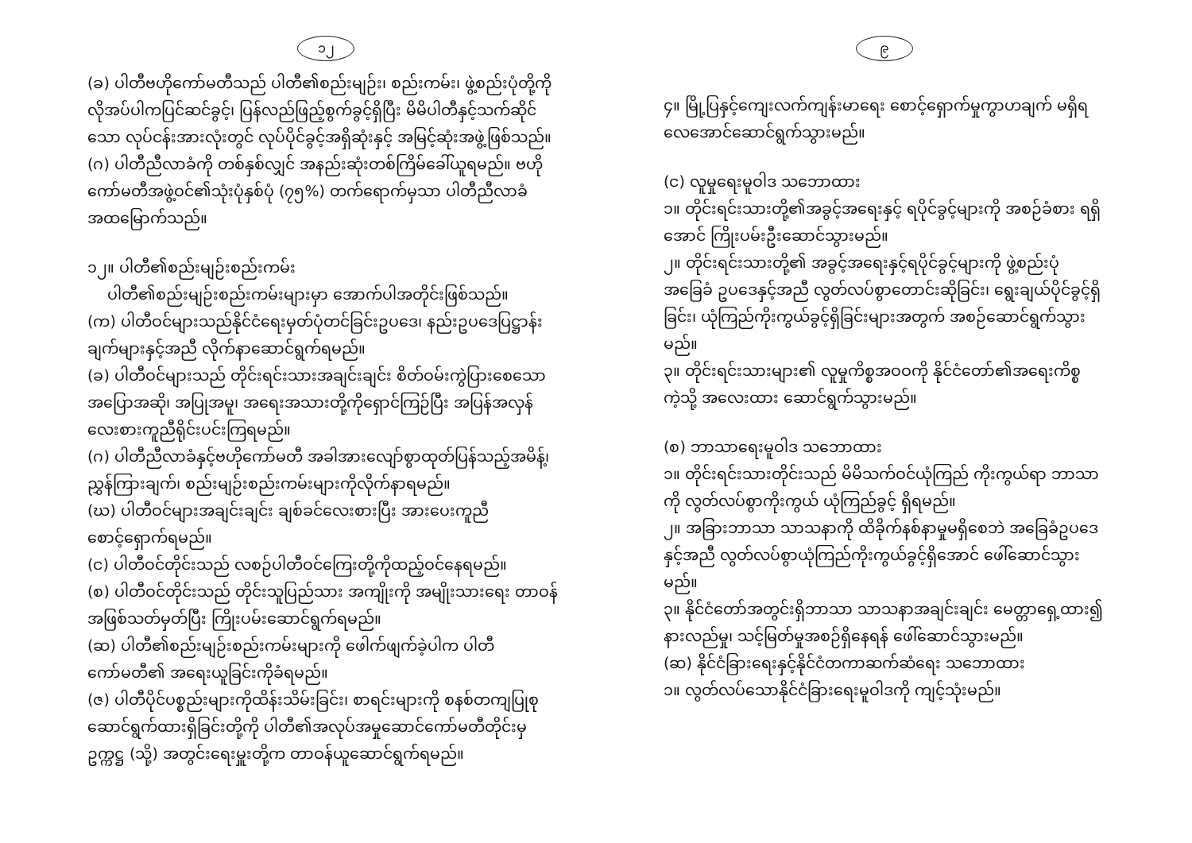၁၂
(ခ) ပါတီဗဟိုကော်မတီသည် ပါတီ၏စည်းမျဉ်း၊ စည်းကမ်း၊ ဖွဲ့စည်းပုံတို့ကို လိုအပ်ပါကပြင်ဆင်ခွင့်၊ ပြန်လည်ဖြည့်စွက်ခွင့်ရှိပြီး မိမိပါတီနှင့်သက်ဆိုင်သော လုပ်ငန်းအားလုံးတွင် လုပ်ပိုင်ခွင့်အရှိဆုံးနှင့် အမြင့်ဆုံးအဖွဲ့ဖြစ်သည်။
(ဂ) ပါတီညီလာခံကို တစ်နှစ်လျှင် အနည်းဆုံးတစ်ကြိမ်ခေါ်ယူရမည်။ ဗဟိုကော်မတီအဖွဲ့ဝင်၏သုံးပုံနှစ်ပုံ (၇၅%) တက်ရောက်မှသာ ပါတီညီလာခံ အထမြောက်သည်။
၁၂။ ပါတီ၏စည်းမျဉ်းစည်းကမ်း
ပါတီ၏စည်းမျဉ်းစည်းကမ်းများမှာ အောက်ပါအတိုင်းဖြစ်သည်။
(က) ပါတီဝင်များသည်နိုင်ငံရေးမှတ်ပုံတင်ခြင်းဥပဒေ၊ နည်းဥပဒေပြဋ္ဌာန်းချက်များနှင့်အညီ လိုက်နာဆောင်ရွက်ရမည်။
(ခ) ပါတီဝင်များသည် တိုင်းရင်းသားအချင်းချင်း စိတ်ဝမ်းကွဲပြားစေသော အပြောအဆို၊ အပြုအမူ၊ အရေးအသားတို့ကိုရှောင်ကြဉ်ပြီး အပြန်အလှန် လေးစားကူညီရိုင်းပင်းကြရမည်။
(ဂ) ပါတီညီလာခံနှင့်ဗဟိုကော်မတီ အခါအားလျော်စွာထုတ်ပြန်သည့်အမိန့်၊ ညွှန်ကြားချက်၊ စည်းမျဉ်းစည်းကမ်းများကိုလိုက်နာရမည်။
(ဃ) ပါတီဝင်များအချင်းချင်း ချစ်ခင်လေးစားပြီး အားပေးကူညီစောင့်ရှောက်ရမည်။
(င) ပါတီဝင်တိုင်းသည် လစဉ်ပါတီဝင်ကြေးတို့ကိုထည့်ဝင်နေရမည်။
(စ) ပါတီဝင်တိုင်းသည် တိုင်းသူပြည်သား အကျိုးကို အမျိုးသားရေး တာဝန် အဖြစ်သတ်မှတ်ပြီး ကြိုးပမ်းဆောင်ရွက်ရမည်။
(ဆ) ပါတီ၏စည်းမျဉ်းစည်းကမ်းများကို ဖေါက်ဖျက်ခဲ့ပါက ပါတီကော်မတီ၏ အရေးယူခြင်းကိုခံရမည်။
(ဇ) ပါတီပိုင်ပစ္စည်းများကိုထိန်းသိမ်းခြင်း၊ စာရင်းများကို စနစ်တကျပြုစုဆောင်ရွက်ထားရှိခြင်းတို့ကို ပါတီ၏အလုပ်အမှုဆောင်ကော်မတီတိုင်းမှ ဥက္ကဋ္ဌ (သို့) အတွင်းရေးမှူးတို့က တာဝန်ယူဆောင်ရွက်ရမည်။
၉
၄။ မြို့ပြနှင့်ကျေးလက်ကျန်းမာရေး စောင့်ရှောက်မှုကွာဟချက် မရှိရ လေအောင်ဆောင်ရွက်သွားမည်။
(င) လူမှုရေးမူဝါဒ သဘောထား
၁။ တိုင်းရင်းသားတို့၏အခွင့်အရေးနှင့် ရပိုင်ခွင့်များကို အစဉ်ခံစား ရရှိအောင် ကြိုးပမ်းဦးဆောင်သွားမည်။
၂။ တိုင်းရင်းသားတို့၏ အခွင့်အရေးနှင့်ရပိုင်ခွင့်များကို ဖွဲ့စည်းပုံအခြေခံ ဥပဒေနှင့်အညီ လွတ်လပ်စွာတောင်းဆိုခြင်း၊ ရွေးချယ်ပိုင်ခွင့်ရှိခြင်း၊ ယုံကြည်ကိုးကွယ်ခွင့်ရှိခြင်းများအတွက် အစဉ်ဆောင်ရွက်သွားမည်။
၃။ တိုင်းရင်းသားများ၏ လူမှုကိစ္စအဝဝကို နိုင်ငံတော်၏အရေးကိစ္စကဲ့သို့ အလေးထား ဆောင်ရွက်သွားမည်။
(စ) ဘာသာရေးမူဝါဒ သဘောထား
၁။ တိုင်းရင်းသားတိုင်းသည် မိမိသက်ဝင်ယုံကြည် ကိုးကွယ်ရာ ဘာသာကို လွတ်လပ်စွာကိုးကွယ် ယုံကြည်ခွင့် ရှိရမည်။
၂။ အခြားဘာသာ သာသနာကို ထိခိုက်နစ်နာမှုမရှိစေဘဲ အခြေခံဥပဒေနှင့်အညီ လွတ်လပ်စွာယုံကြည်ကိုးကွယ်ခွင့်ရှိအောင် ဖေါ်ဆောင်သွားမည်။
၃။ နိုင်ငံတော်အတွင်းရှိဘာသာ သာသနာအချင်းချင်း မေတ္တာရှေ့ထား၍ နားလည်မှု၊ သင့်မြတ်မှုအစဉ်ရှိနေရန် ဖေါ်ဆောင်သွားမည်။
(ဆ) နိုင်ငံခြားရေးနှင့်နိုင်ငံတကာဆက်ဆံရေး သဘောထား
၁။ လွတ်လပ်သောနိုင်ငံခြားရေးမူဝါဒကို ကျင့်သုံးမည်။